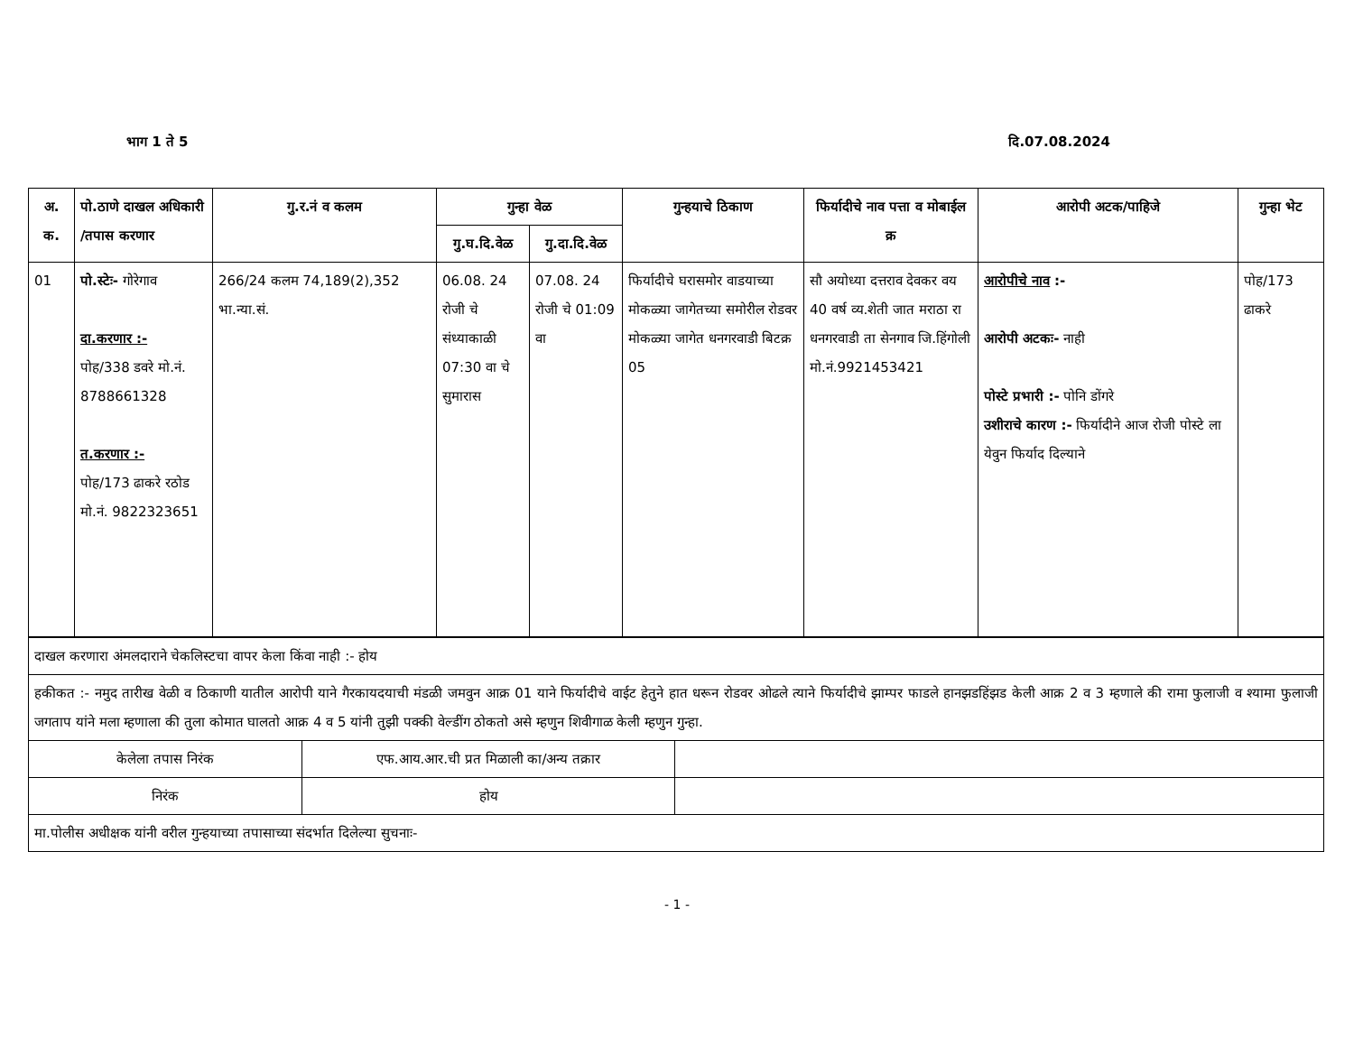भाग 1 ते 5 दि.07.08.2024
| अ. क. | पो.ठाणे दाखल अधिकारी /तपास करणार | गु.र.नं व कलम | गुन्हा वेळ | | गुन्हयाचे ठिकाण | फिर्यादीचे नाव पत्ता व मोबाईल क्र | आरोपी अटक/पाहिजे | गुन्हा भेट |
| --- | --- | --- | --- | --- | --- | --- | --- | --- |
| | | | गु.घ.दि.वेळ | गु.दा.दि.वेळ | | | | |
| 01 | पो.स्टेः- गोरेगाव दा.करणार :- पोह/338 डवरे मो.नं. 8788661328 त.करणार :- पोह/173 ढाकरे रठोड मो.नं. 9822323651 | 266/24 कलम 74,189(2),352 भा.न्या.सं. | 06.08. 24 रोजी चे संध्याकाळी 07:30 वा चे सुमारास | 07.08. 24 रोजी चे 01:09 वा | फिर्यादीचे घरासमोर वाडयाच्या मोकळ्या जागेतच्या समोरील रोडवर मोकळ्या जागेत धनगरवाडी बिटक्र 05 | सौ अयोध्या दत्तराव देवकर वय 40 वर्ष व्य.शेती जात मराठा रा धनगरवाडी ता सेनगाव जि.हिंगोली मो.नं.9921453421 | आरोपीचे नाव :- आरोपी अटकः- नाही पोस्टे प्रभारी :- पोनि डोंगरे उशीराचे कारण :- फिर्यादीने आज रोजी पोस्टे ला येवुन फिर्याद दिल्याने | पोह/173 ढाकरे |
| दाखल करणारा अंमलदाराने चेकलिस्टचा वापर केला किंवा नाही :- होय | | |
| हकीकत :- नमुद तारीख वेळी व ठिकाणी यातील आरोपी याने गैरकायदयाची मंडळी जमवुन आक्र 01 याने फिर्यादीचे वाईट हेतुने हात धरून रोडवर ओढले त्याने फिर्यादीचे झाम्पर फाडले हानझडहिंझड केली आक्र 2 व 3 म्हणाले की रामा फुलाजी व श्यामा फुलाजी जगताप यांने मला म्हणाला की तुला कोमात घालतो आक्र 4 व 5 यांनी तुझी पक्की वेल्डींग ठोकतो असे म्हणुन शिवीगाळ केली म्हणुन गुन्हा. | | |
| केलेला तपास निरंक | एफ.आय.आर.ची प्रत मिळाली का/अन्य तक्रार | |
| निरंक | होय | |
| मा.पोलीस अधीक्षक यांनी वरील गुन्हयाच्या तपासाच्या संदर्भात दिलेल्या सुचनाः- | | |
- 1 -